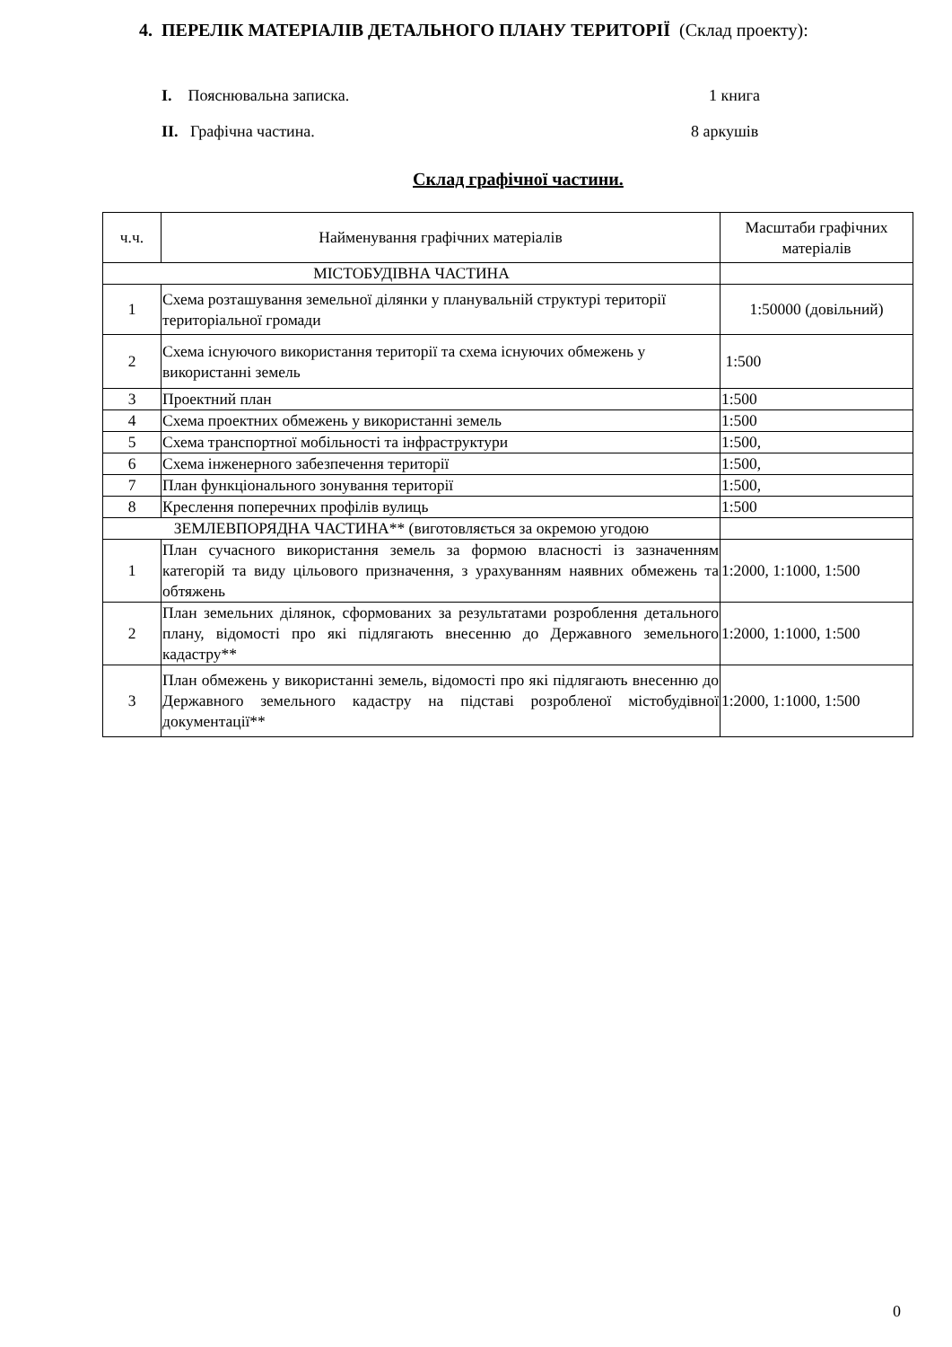4. ПЕРЕЛІК МАТЕРІАЛІВ ДЕТАЛЬНОГО ПЛАНУ ТЕРИТОРІЇ (Склад проекту):
I. Пояснювальна записка. 1 книга
II. Графічна частина. 8 аркушів
Склад графічної частини.
| ч.ч. | Найменування графічних матеріалів | Масштаби графічних матеріалів |
| --- | --- | --- |
| МІСТОБУДІВНА ЧАСТИНА | | |
| 1 | Схема розташування земельної ділянки у планувальній структурі території територіальної громади | 1:50000 (довільний) |
| 2 | Схема існуючого використання території та схема існуючих обмежень у використанні земель | 1:500 |
| 3 | Проектний план | 1:500 |
| 4 | Схема проектних обмежень у використанні земель | 1:500 |
| 5 | Схема транспортної мобільності та інфраструктури | 1:500, |
| 6 | Схема інженерного забезпечення території | 1:500, |
| 7 | План функціонального зонування території | 1:500, |
| 8 | Креслення поперечних профілів вулиць | 1:500 |
| ЗЕМЛЕВПОРЯДНА ЧАСТИНА** (виготовляється за окремою угодою | | |
| 1 | План сучасного використання земель за формою власності із зазначенням категорій та виду цільового призначення, з урахуванням наявних обмежень та обтяжень | 1:2000, 1:1000, 1:500 |
| 2 | План земельних ділянок, сформованих за результатами розроблення детального плану, відомості про які підлягають внесенню до Державного земельного кадастру** | 1:2000, 1:1000, 1:500 |
| 3 | План обмежень у використанні земель, відомості про які підлягають внесенню до Державного земельного кадастру на підставі розробленої містобудівної документації** | 1:2000, 1:1000, 1:500 |
0